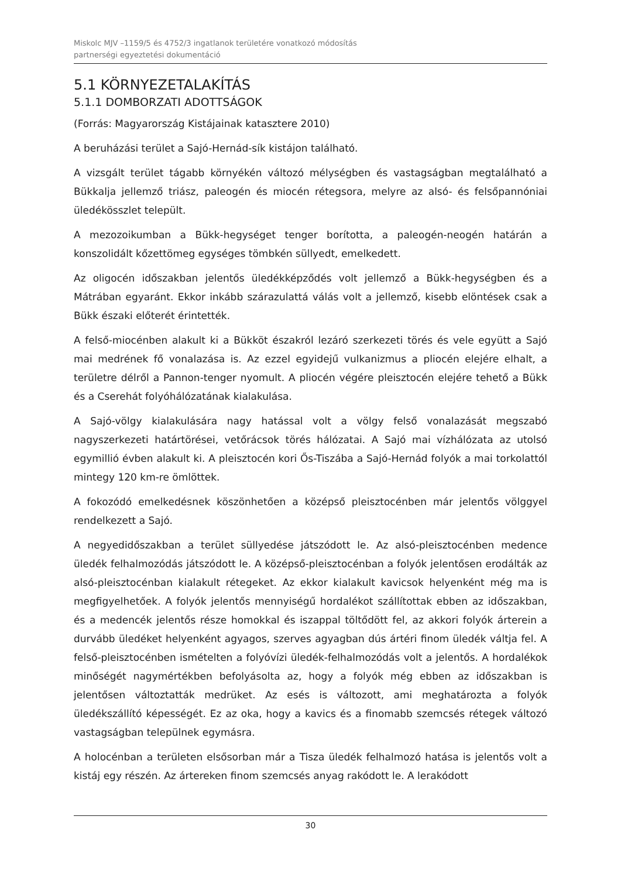Miskolc MJV –1159/5 és 4752/3 ingatlanok területére vonatkozó módosítás
partnerségi egyeztetési dokumentáció
5.1 KÖRNYEZETALAKÍTÁS
5.1.1 DOMBORZATI ADOTTSÁGOK
(Forrás: Magyarország Kistájainak katasztere 2010)
A beruházási terület a Sajó-Hernád-sík kistájon található.
A vizsgált terület tágabb környékén változó mélységben és vastagságban megtalálható a Bükkalja jellemző triász, paleogén és miocén rétegsora, melyre az alsó- és felsőpannóniai üledékösszlet települt.
A mezozoikumban a Bükk-hegységet tenger borította, a paleogén-neogén határán a konszolidált kőzettömeg egységes tömbkén süllyedt, emelkedett.
Az oligocén időszakban jelentős üledékképződés volt jellemző a Bükk-hegységben és a Mátrában egyaránt. Ekkor inkább szárazulattá válás volt a jellemző, kisebb elöntések csak a Bükk északi előterét érintették.
A felső-miocénben alakult ki a Bükköt északról lezáró szerkezeti törés és vele együtt a Sajó mai medrének fő vonalazása is. Az ezzel egyidejű vulkanizmus a pliocén elejére elhalt, a területre délről a Pannon-tenger nyomult. A pliocén végére pleisztocén elejére tehető a Bükk és a Cserehát folyóhálózatának kialakulása.
A Sajó-völgy kialakulására nagy hatással volt a völgy felső vonalazását megszabó nagyszerkezeti határtörései, vetőrácsok törés hálózatai. A Sajó mai vízhálózata az utolsó egymillió évben alakult ki. A pleisztocén kori Ős-Tiszába a Sajó-Hernád folyók a mai torkolattól mintegy 120 km-re ömlöttek.
A fokozódó emelkedésnek köszönhetően a középső pleisztocénben már jelentős völggyel rendelkezett a Sajó.
A negyedidőszakban a terület süllyedése játszódott le. Az alsó-pleisztocénben medence üledék felhalmozódás játszódott le. A középső-pleisztocénban a folyók jelentősen erodálták az alsó-pleisztocénban kialakult rétegeket. Az ekkor kialakult kavicsok helyenként még ma is megfigyelhetőek. A folyók jelentős mennyiségű hordalékot szállítottak ebben az időszakban, és a medencék jelentős része homokkal és iszappal töltődött fel, az akkori folyók árterein a durvább üledéket helyenként agyagos, szerves agyagban dús ártéri finom üledék váltja fel. A felső-pleisztocénben ismételten a folyóvízi üledék-felhalmozódás volt a jelentős. A hordalékok minőségét nagymértékben befolyásolta az, hogy a folyók még ebben az időszakban is jelentősen változtatták medrüket. Az esés is változott, ami meghatározta a folyók üledékszállító képességét. Ez az oka, hogy a kavics és a finomabb szemcsés rétegek változó vastagságban települnek egymásra.
A holocénban a területen elsősorban már a Tisza üledék felhalmozó hatása is jelentős volt a kistáj egy részén. Az ártereken finom szemcsés anyag rakódott le. A lerakódott
30